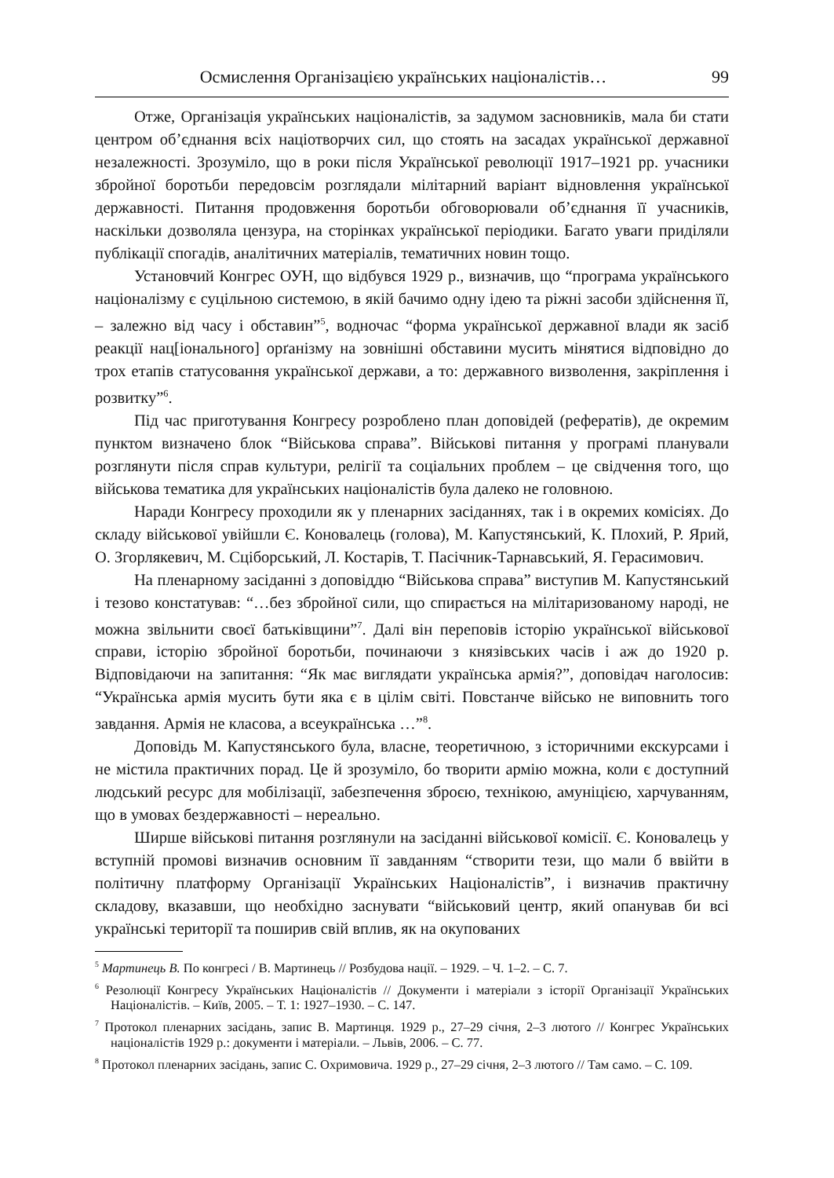Осмислення Організацією українських націоналістів… 99
Отже, Організація українських націоналістів, за задумом засновників, мала би стати центром об’єднання всіх націотворчих сил, що стоять на засадах української державної незалежності. Зрозуміло, що в роки після Української революції 1917–1921 рр. учасники збройної боротьби передовсім розглядали мілітарний варіант відновлення української державності. Питання продовження боротьби обговорювали об’єднання її учасників, наскільки дозволяла цензура, на сторінках української періодики. Багато уваги приділяли публікації спогадів, аналітичних матеріалів, тематичних новин тощо.
Установчий Конгрес ОУН, що відбувся 1929 р., визначив, що “програма українського націоналізму є суцільною системою, в якій бачимо одну ідею та ріжні засоби здійснення її, – залежно від часу і обставин”<sup>5</sup>, водночас “форма української державної влади як засіб реакції нац[іонального] орґанізму на зовнішні обставини мусить мінятися відповідно до трох етапів статусовання української держави, а то: державного визволення, закріплення і розвитку”<sup>6</sup>.
Під час приготування Конгресу розроблено план доповідей (рефератів), де окремим пунктом визначено блок “Військова справа”. Військові питання у програмі планували розглянути після справ культури, релігії та соціальних проблем – це свідчення того, що військова тематика для українських націоналістів була далеко не головною.
Наради Конгресу проходили як у пленарних засіданнях, так і в окремих комісіях. До складу військової увійшли Є. Коновалець (голова), М. Капустянський, К. Плохий, Р. Ярий, О. Згорлякевич, М. Сціборський, Л. Костарів, Т. Пасічник-Тарнавський, Я. Герасимович.
На пленарному засіданні з доповіддю “Військова справа” виступив М. Капустянський і тезово констатував: “…без збройної сили, що спирається на мілітаризованому народі, не можна звільнити своєї батьківщини”<sup>7</sup>. Далі він переповів історію української військової справи, історію збройної боротьби, починаючи з князівських часів і аж до 1920 р. Відповідаючи на запитання: “Як має виглядати українська армія?”, доповідач наголосив: “Українська армія мусить бути яка є в цілім світі. Повстанче військо не виповнить того завдання. Армія не класова, а всеукраїнська …”<sup>8</sup>.
Доповідь М. Капустянського була, власне, теоретичною, з історичними екскурсами і не містила практичних порад. Це й зрозуміло, бо творити армію можна, коли є доступний людський ресурс для мобілізації, забезпечення зброєю, технікою, амуніцією, харчуванням, що в умовах бездержавності – нереально.
Ширше військові питання розглянули на засіданні військової комісії. Є. Коновалець у вступній промові визначив основним її завданням “створити тези, що мали б ввійти в політичну платформу Організації Українських Націоналістів”, і визначив практичну складову, вказавши, що необхідно заснувати “військовий центр, який опанував би всі українські території та поширив свій вплив, як на окупованих
<sup>5</sup> Мартинець В. По конгресі / В. Мартинець // Розбудова нації. – 1929. – Ч. 1–2. – С. 7.
<sup>6</sup> Резолюції Конгресу Українських Націоналістів // Документи і матеріали з історії Організації Українських Націоналістів. – Київ, 2005. – Т. 1: 1927–1930. – С. 147.
<sup>7</sup> Протокол пленарних засідань, запис В. Мартинця. 1929 р., 27–29 січня, 2–3 лютого // Конгрес Українських націоналістів 1929 р.: документи і матеріали. – Львів, 2006. – С. 77.
<sup>8</sup> Протокол пленарних засідань, запис С. Охримовича. 1929 р., 27–29 січня, 2–3 лютого // Там само. – С. 109.